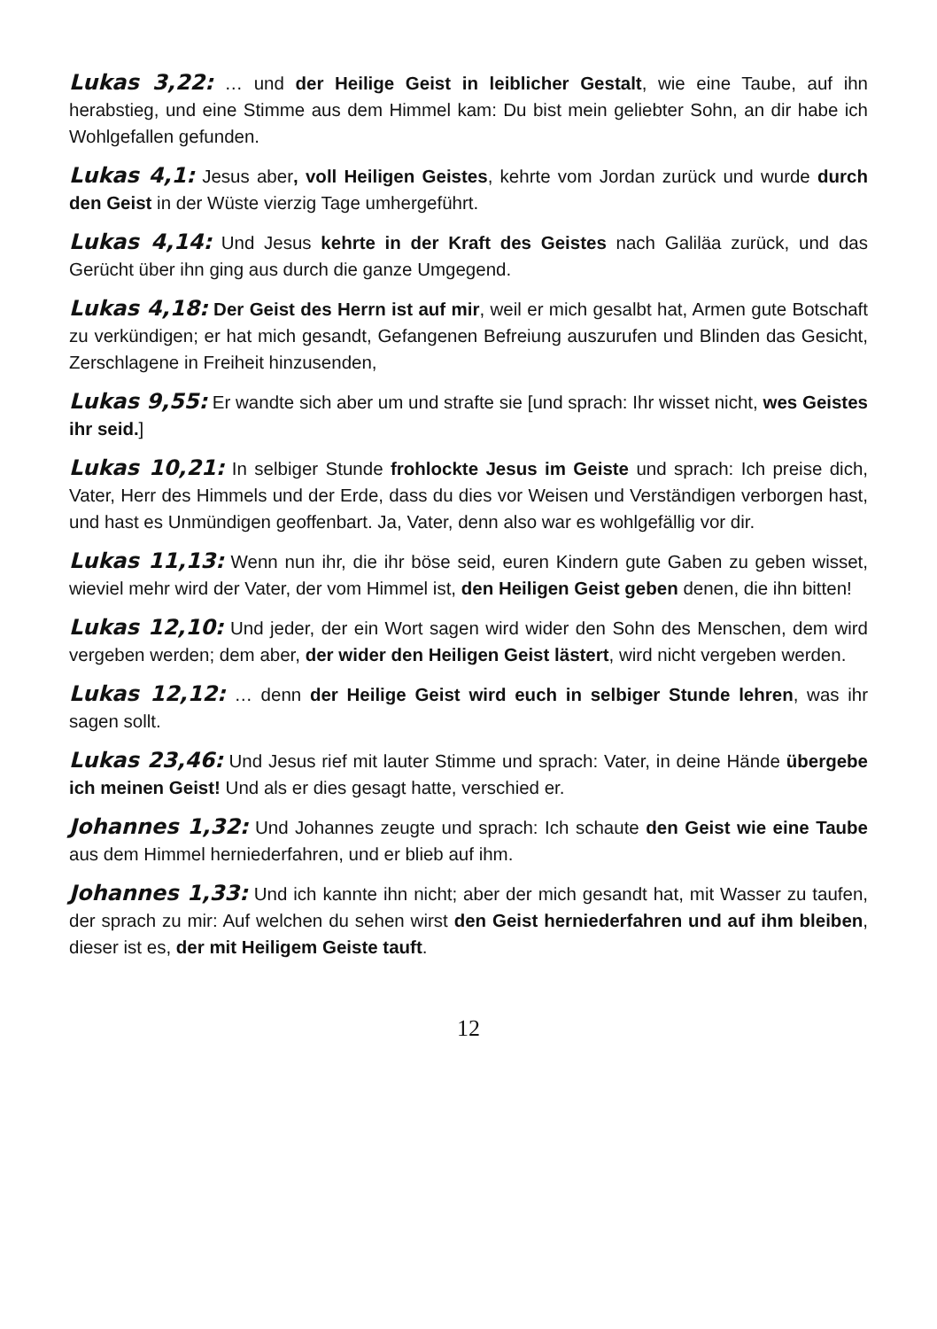Lukas 3,22: … und der Heilige Geist in leiblicher Gestalt, wie eine Taube, auf ihn herabstieg, und eine Stimme aus dem Himmel kam: Du bist mein geliebter Sohn, an dir habe ich Wohlgefallen gefunden.
Lukas 4,1: Jesus aber, voll Heiligen Geistes, kehrte vom Jordan zurück und wurde durch den Geist in der Wüste vierzig Tage umhergeführt.
Lukas 4,14: Und Jesus kehrte in der Kraft des Geistes nach Galiläa zurück, und das Gerücht über ihn ging aus durch die ganze Umgegend.
Lukas 4,18: Der Geist des Herrn ist auf mir, weil er mich gesalbt hat, Armen gute Botschaft zu verkündigen; er hat mich gesandt, Gefangenen Befreiung auszurufen und Blinden das Gesicht, Zerschlagene in Freiheit hinzusenden,
Lukas 9,55: Er wandte sich aber um und strafte sie [und sprach: Ihr wisset nicht, wes Geistes ihr seid.]
Lukas 10,21: In selbiger Stunde frohlockte Jesus im Geiste und sprach: Ich preise dich, Vater, Herr des Himmels und der Erde, dass du dies vor Weisen und Verständigen verborgen hast, und hast es Unmündigen geoffenbart. Ja, Vater, denn also war es wohlgefällig vor dir.
Lukas 11,13: Wenn nun ihr, die ihr böse seid, euren Kindern gute Gaben zu geben wisset, wieviel mehr wird der Vater, der vom Himmel ist, den Heiligen Geist geben denen, die ihn bitten!
Lukas 12,10: Und jeder, der ein Wort sagen wird wider den Sohn des Menschen, dem wird vergeben werden; dem aber, der wider den Heiligen Geist lästert, wird nicht vergeben werden.
Lukas 12,12: … denn der Heilige Geist wird euch in selbiger Stunde lehren, was ihr sagen sollt.
Lukas 23,46: Und Jesus rief mit lauter Stimme und sprach: Vater, in deine Hände übergebe ich meinen Geist! Und als er dies gesagt hatte, verschied er.
Johannes 1,32: Und Johannes zeugte und sprach: Ich schaute den Geist wie eine Taube aus dem Himmel herniederfahren, und er blieb auf ihm.
Johannes 1,33: Und ich kannte ihn nicht; aber der mich gesandt hat, mit Wasser zu taufen, der sprach zu mir: Auf welchen du sehen wirst den Geist herniederfahren und auf ihm bleiben, dieser ist es, der mit Heiligem Geiste tauft.
12